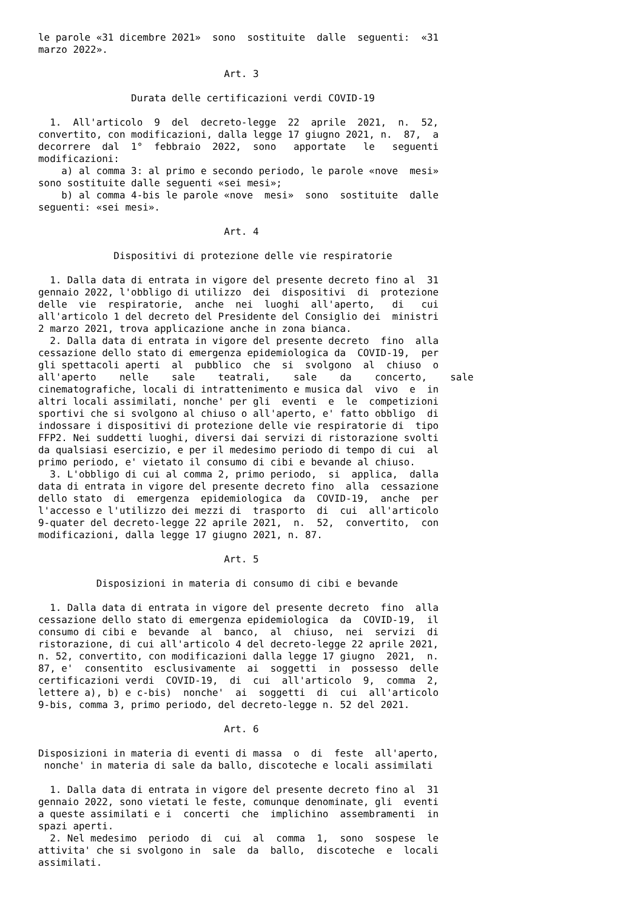le parole «31 dicembre 2021»  sono  sostituite  dalle  seguenti:  «31
marzo 2022».

                                Art. 3

                Durata delle certificazioni verdi COVID-19

  1.  All'articolo  9  del  decreto-legge  22  aprile  2021,  n.  52,
convertito, con modificazioni, dalla legge 17 giugno 2021, n.  87,  a
decorrere  dal  1°  febbraio  2022,  sono   apportate   le   seguenti
modificazioni:
    a) al comma 3: al primo e secondo periodo, le parole «nove  mesi»
sono sostituite dalle seguenti «sei mesi»;
    b) al comma 4-bis le parole «nove  mesi»  sono  sostituite  dalle
seguenti: «sei mesi».

                                Art. 4

             Dispositivi di protezione delle vie respiratorie

  1. Dalla data di entrata in vigore del presente decreto fino al  31
gennaio 2022, l'obbligo di utilizzo  dei  dispositivi  di  protezione
delle  vie  respiratorie,  anche  nei  luoghi  all'aperto,   di   cui
all'articolo 1 del decreto del Presidente del Consiglio dei  ministri
2 marzo 2021, trova applicazione anche in zona bianca.
  2. Dalla data di entrata in vigore del presente decreto  fino  alla
cessazione dello stato di emergenza epidemiologica da  COVID-19,  per
gli spettacoli aperti  al  pubblico  che  si  svolgono  al  chiuso  o
all'aperto    nelle    sale    teatrali,    sale    da    concerto,    sale
cinematografiche, locali di intrattenimento e musica dal  vivo  e  in
altri locali assimilati, nonche' per gli  eventi  e  le  competizioni
sportivi che si svolgono al chiuso o all'aperto, e' fatto obbligo  di
indossare i dispositivi di protezione delle vie respiratorie di  tipo
FFP2. Nei suddetti luoghi, diversi dai servizi di ristorazione svolti
da qualsiasi esercizio, e per il medesimo periodo di tempo di cui  al
primo periodo, e' vietato il consumo di cibi e bevande al chiuso.
  3. L'obbligo di cui al comma 2, primo periodo,  si  applica,  dalla
data di entrata in vigore del presente decreto fino  alla  cessazione
dello stato  di  emergenza  epidemiologica  da  COVID-19,  anche  per
l'accesso e l'utilizzo dei mezzi di  trasporto  di  cui  all'articolo
9-quater del decreto-legge 22 aprile 2021,  n.  52,  convertito,  con
modificazioni, dalla legge 17 giugno 2021, n. 87.

                                Art. 5

          Disposizioni in materia di consumo di cibi e bevande

  1. Dalla data di entrata in vigore del presente decreto  fino  alla
cessazione dello stato di emergenza epidemiologica  da  COVID-19,  il
consumo di cibi e  bevande  al  banco,  al  chiuso,  nei  servizi  di
ristorazione, di cui all'articolo 4 del decreto-legge 22 aprile 2021,
n. 52, convertito, con modificazioni dalla legge 17 giugno  2021,  n.
87, e'  consentito  esclusivamente  ai  soggetti  in  possesso  delle
certificazioni verdi  COVID-19,  di  cui  all'articolo  9,  comma  2,
lettere a), b) e c-bis)  nonche'  ai  soggetti  di  cui  all'articolo
9-bis, comma 3, primo periodo, del decreto-legge n. 52 del 2021.

                                Art. 6

Disposizioni in materia di eventi di massa  o  di  feste  all'aperto,
 nonche' in materia di sale da ballo, discoteche e locali assimilati

  1. Dalla data di entrata in vigore del presente decreto fino al  31
gennaio 2022, sono vietati le feste, comunque denominate, gli  eventi
a queste assimilati e i  concerti  che  implichino  assembramenti  in
spazi aperti.
  2. Nel medesimo  periodo  di  cui  al  comma  1,  sono  sospese  le
attivita' che si svolgono in  sale  da  ballo,  discoteche  e  locali
assimilati.